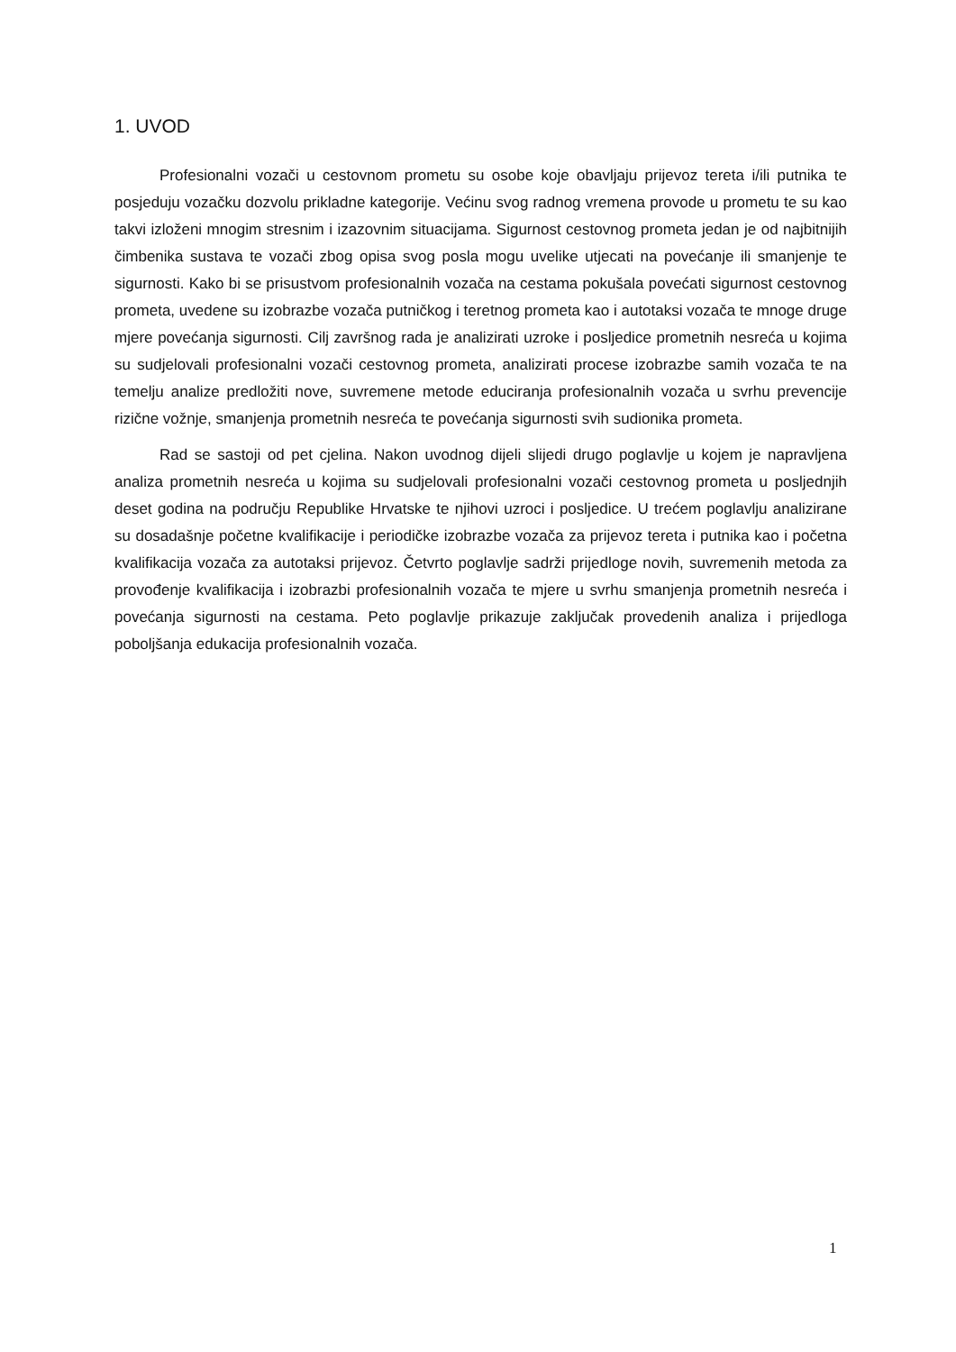1. UVOD
Profesionalni vozači u cestovnom prometu su osobe koje obavljaju prijevoz tereta i/ili putnika te posjeduju vozačku dozvolu prikladne kategorije. Većinu svog radnog vremena provode u prometu te su kao takvi izloženi mnogim stresnim i izazovnim situacijama. Sigurnost cestovnog prometa jedan je od najbitnijih čimbenika sustava te vozači zbog opisa svog posla mogu uvelike utjecati na povećanje ili smanjenje te sigurnosti. Kako bi se prisustvom profesionalnih vozača na cestama pokušala povećati sigurnost cestovnog prometa, uvedene su izobrazbe vozača putničkog i teretnog prometa kao i autotaksi vozača te mnoge druge mjere povećanja sigurnosti. Cilj završnog rada je analizirati uzroke i posljedice prometnih nesreća u kojima su sudjelovali profesionalni vozači cestovnog prometa, analizirati procese izobrazbe samih vozača te na temelju analize predložiti nove, suvremene metode educiranja profesionalnih vozača u svrhu prevencije rizične vožnje, smanjenja prometnih nesreća te povećanja sigurnosti svih sudionika prometa.
Rad se sastoji od pet cjelina. Nakon uvodnog dijeli slijedi drugo poglavlje u kojem je napravljena analiza prometnih nesreća u kojima su sudjelovali profesionalni vozači cestovnog prometa u posljednjih deset godina na području Republike Hrvatske te njihovi uzroci i posljedice. U trećem poglavlju analizirane su dosadašnje početne kvalifikacije i periodičke izobrazbe vozača za prijevoz tereta i putnika kao i početna kvalifikacija vozača za autotaksi prijevoz. Četvrto poglavlje sadrži prijedloge novih, suvremenih metoda za provođenje kvalifikacija i izobrazbi profesionalnih vozača te mjere u svrhu smanjenja prometnih nesreća i povećanja sigurnosti na cestama. Peto poglavlje prikazuje zaključak provedenih analiza i prijedloga poboljšanja edukacija profesionalnih vozača.
1